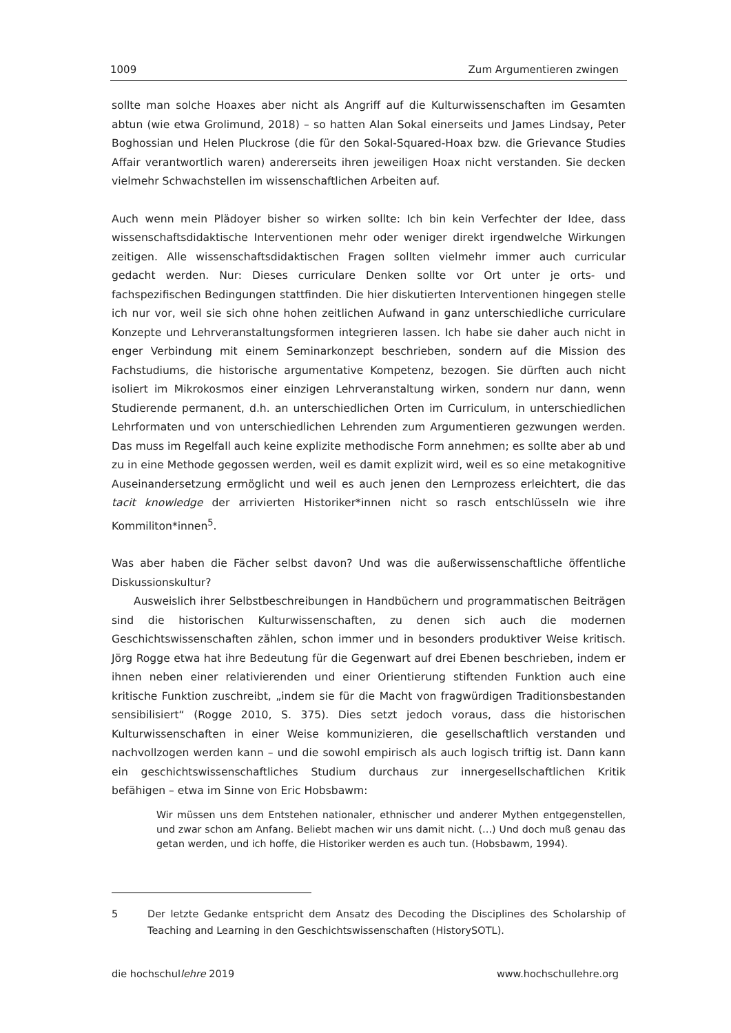1009 Zum Argumentieren zwingen
sollte man solche Hoaxes aber nicht als Angriff auf die Kulturwissenschaften im Gesamten abtun (wie etwa Grolimund, 2018) – so hatten Alan Sokal einerseits und James Lindsay, Peter Boghossian und Helen Pluckrose (die für den Sokal-Squared-Hoax bzw. die Grievance Studies Affair verantwortlich waren) andererseits ihren jeweiligen Hoax nicht verstanden. Sie decken vielmehr Schwachstellen im wissenschaftlichen Arbeiten auf.
Auch wenn mein Plädoyer bisher so wirken sollte: Ich bin kein Verfechter der Idee, dass wissenschaftsdidaktische Interventionen mehr oder weniger direkt irgendwelche Wirkungen zeitigen. Alle wissenschaftsdidaktischen Fragen sollten vielmehr immer auch curricular gedacht werden. Nur: Dieses curriculare Denken sollte vor Ort unter je orts- und fachspezifischen Bedingungen stattfinden. Die hier diskutierten Interventionen hingegen stelle ich nur vor, weil sie sich ohne hohen zeitlichen Aufwand in ganz unterschiedliche curriculare Konzepte und Lehrveranstaltungsformen integrieren lassen. Ich habe sie daher auch nicht in enger Verbindung mit einem Seminarkonzept beschrieben, sondern auf die Mission des Fachstudiums, die historische argumentative Kompetenz, bezogen. Sie dürften auch nicht isoliert im Mikrokosmos einer einzigen Lehrveranstaltung wirken, sondern nur dann, wenn Studierende permanent, d.h. an unterschiedlichen Orten im Curriculum, in unterschiedlichen Lehrformaten und von unterschiedlichen Lehrenden zum Argumentieren gezwungen werden. Das muss im Regelfall auch keine explizite methodische Form annehmen; es sollte aber ab und zu in eine Methode gegossen werden, weil es damit explizit wird, weil es so eine metakognitive Auseinandersetzung ermöglicht und weil es auch jenen den Lernprozess erleichtert, die das tacit knowledge der arrivierten Historiker*innen nicht so rasch entschlüsseln wie ihre Kommiliton*innen<sup>5</sup>.
Was aber haben die Fächer selbst davon? Und was die außerwissenschaftliche öffentliche Diskussionskultur?
Ausweislich ihrer Selbstbeschreibungen in Handbüchern und programmatischen Beiträgen sind die historischen Kulturwissenschaften, zu denen sich auch die modernen Geschichtswissenschaften zählen, schon immer und in besonders produktiver Weise kritisch. Jörg Rogge etwa hat ihre Bedeutung für die Gegenwart auf drei Ebenen beschrieben, indem er ihnen neben einer relativierenden und einer Orientierung stiftenden Funktion auch eine kritische Funktion zuschreibt, „indem sie für die Macht von fragwürdigen Traditionsbestanden sensibilisiert“ (Rogge 2010, S. 375). Dies setzt jedoch voraus, dass die historischen Kulturwissenschaften in einer Weise kommunizieren, die gesellschaftlich verstanden und nachvollzogen werden kann – und die sowohl empirisch als auch logisch triftig ist. Dann kann ein geschichtswissenschaftliches Studium durchaus zur innergesellschaftlichen Kritik befähigen – etwa im Sinne von Eric Hobsbawm:
Wir müssen uns dem Entstehen nationaler, ethnischer und anderer Mythen entgegenstellen, und zwar schon am Anfang. Beliebt machen wir uns damit nicht. (…) Und doch muß genau das getan werden, und ich hoffe, die Historiker werden es auch tun. (Hobsbawm, 1994).
5 Der letzte Gedanke entspricht dem Ansatz des Decoding the Disciplines des Scholarship of Teaching and Learning in den Geschichtswissenschaften (HistorySOTL).
die hochschullehre 2019 www.hochschullehre.org